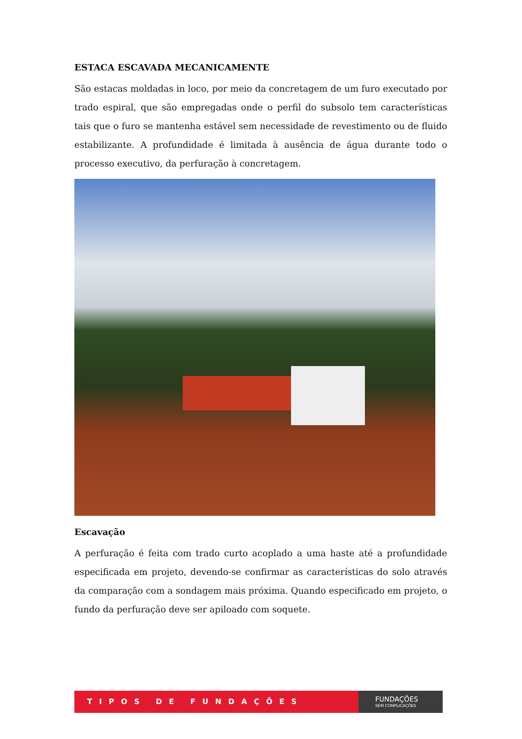ESTACA ESCAVADA MECANICAMENTE
São estacas moldadas in loco, por meio da concretagem de um furo executado por trado espiral, que são empregadas onde o perfil do subsolo tem características tais que o furo se mantenha estável sem necessidade de revestimento ou de fluido estabilizante. A profundidade é limitada à ausência de água durante todo o processo executivo, da perfuração à concretagem.
Escavação
A perfuração é feita com trado curto acoplado a uma haste até a profundidade especificada em projeto, devendo-se confirmar as características do solo através da comparação com a sondagem mais próxima. Quando especificado em projeto, o fundo da perfuração deve ser apiloado com soquete.
TIPOS DE FUNDAÇÕES
FUNDAÇÕES
SEM COMPLICAÇÕES